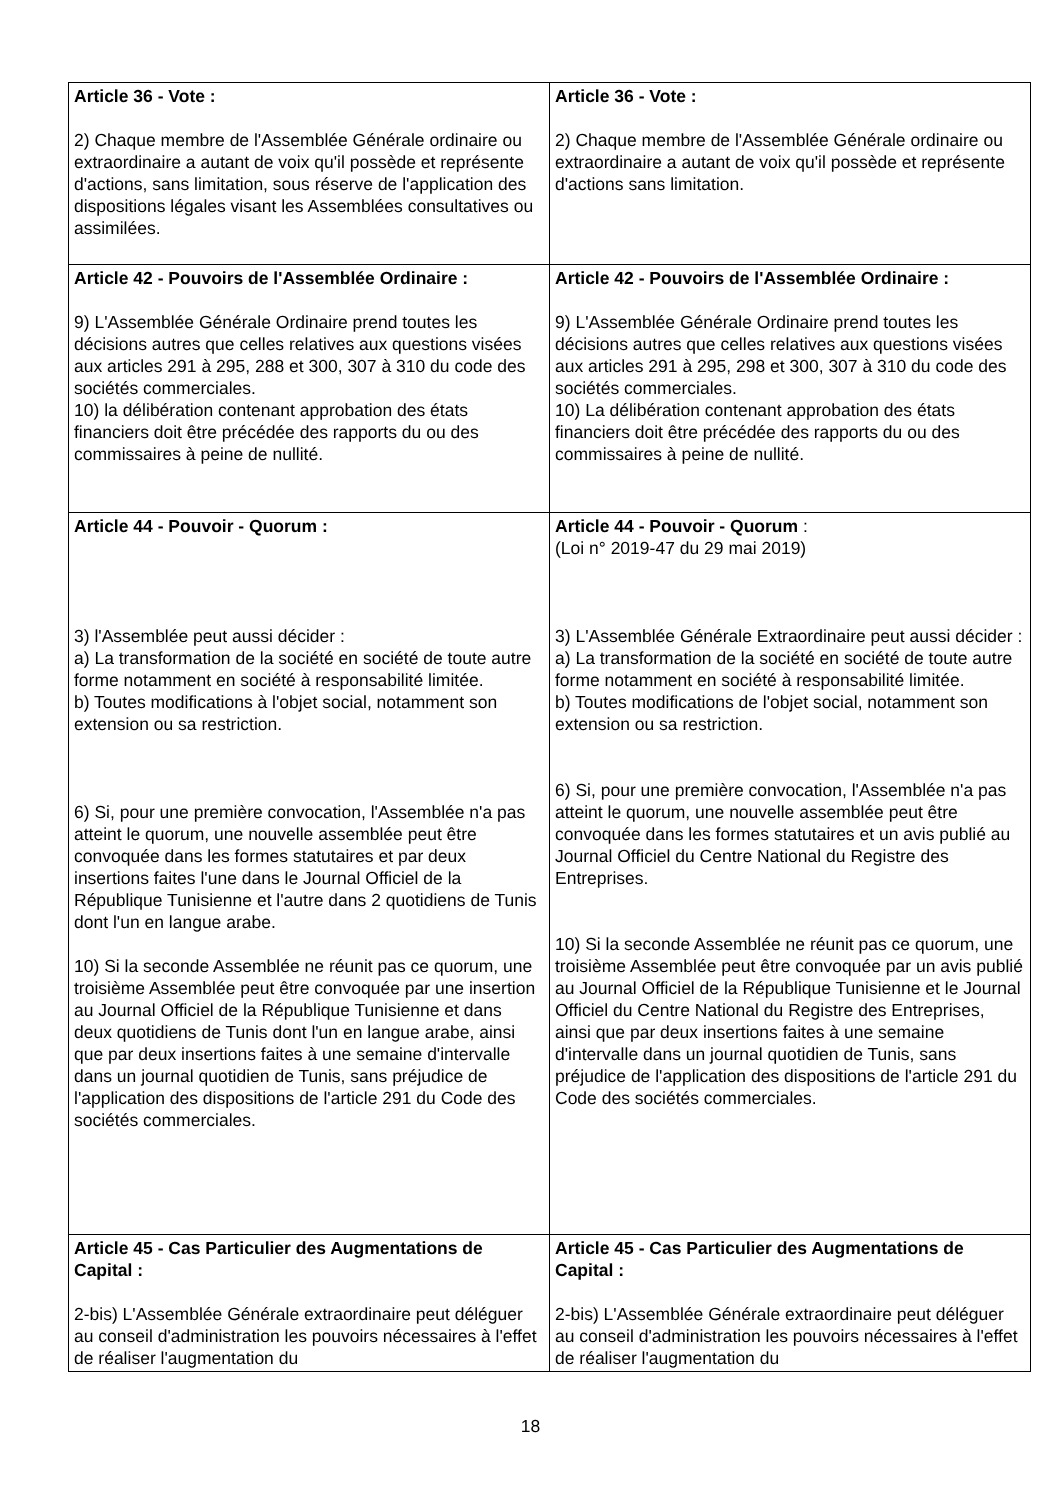| Article 36 - Vote : 2) Chaque membre de l'Assemblée Générale ordinaire ou extraordinaire a autant de voix qu'il possède et représente d'actions, sans limitation, sous réserve de l'application des dispositions légales visant les Assemblées consultatives ou assimilées. | Article 36 - Vote : 2) Chaque membre de l'Assemblée Générale ordinaire ou extraordinaire a autant de voix qu'il possède et représente d'actions sans limitation. |
| Article 42 - Pouvoirs de l'Assemblée Ordinaire : 9) L'Assemblée Générale Ordinaire prend toutes les décisions autres que celles relatives aux questions visées aux articles 291 à 295, 288 et 300, 307 à 310 du code des sociétés commerciales. 10) la délibération contenant approbation des états financiers doit être précédée des rapports du ou des commissaires à peine de nullité. | Article 42 - Pouvoirs de l'Assemblée Ordinaire : 9) L'Assemblée Générale Ordinaire prend toutes les décisions autres que celles relatives aux questions visées aux articles 291 à 295, 298 et 300, 307 à 310 du code des sociétés commerciales. 10) La délibération contenant approbation des états financiers doit être précédée des rapports du ou des commissaires à peine de nullité. |
| Article 44 - Pouvoir - Quorum : 3) l'Assemblée peut aussi décider : a) La transformation de la société en société de toute autre forme notamment en société à responsabilité limitée. b) Toutes modifications à l'objet social, notamment son extension ou sa restriction. 6) Si, pour une première convocation, l'Assemblée n'a pas atteint le quorum, une nouvelle assemblée peut être convoquée dans les formes statutaires et par deux insertions faites l'une dans le Journal Officiel de la République Tunisienne et l'autre dans 2 quotidiens de Tunis dont l'un en langue arabe. 10) Si la seconde Assemblée ne réunit pas ce quorum, une troisième Assemblée peut être convoquée par une insertion au Journal Officiel de la République Tunisienne et dans deux quotidiens de Tunis dont l'un en langue arabe, ainsi que par deux insertions faites à une semaine d'intervalle dans un journal quotidien de Tunis, sans préjudice de l'application des dispositions de l'article 291 du Code des sociétés commerciales. | Article 44 - Pouvoir - Quorum : (Loi n° 2019-47 du 29 mai 2019) 3) L'Assemblée Générale Extraordinaire peut aussi décider : a) La transformation de la société en société de toute autre forme notamment en société à responsabilité limitée. b) Toutes modifications de l'objet social, notamment son extension ou sa restriction. 6) Si, pour une première convocation, l'Assemblée n'a pas atteint le quorum, une nouvelle assemblée peut être convoquée dans les formes statutaires et un avis publié au Journal Officiel du Centre National du Registre des Entreprises. 10) Si la seconde Assemblée ne réunit pas ce quorum, une troisième Assemblée peut être convoquée par un avis publié au Journal Officiel de la République Tunisienne et le Journal Officiel du Centre National du Registre des Entreprises, ainsi que par deux insertions faites à une semaine d'intervalle dans un journal quotidien de Tunis, sans préjudice de l'application des dispositions de l'article 291 du Code des sociétés commerciales. |
| Article 45 - Cas Particulier des Augmentations de Capital : 2-bis) L'Assemblée Générale extraordinaire peut déléguer au conseil d'administration les pouvoirs nécessaires à l'effet de réaliser l'augmentation du | Article 45 - Cas Particulier des Augmentations de Capital : 2-bis) L'Assemblée Générale extraordinaire peut déléguer au conseil d'administration les pouvoirs nécessaires à l'effet de réaliser l'augmentation du |
18